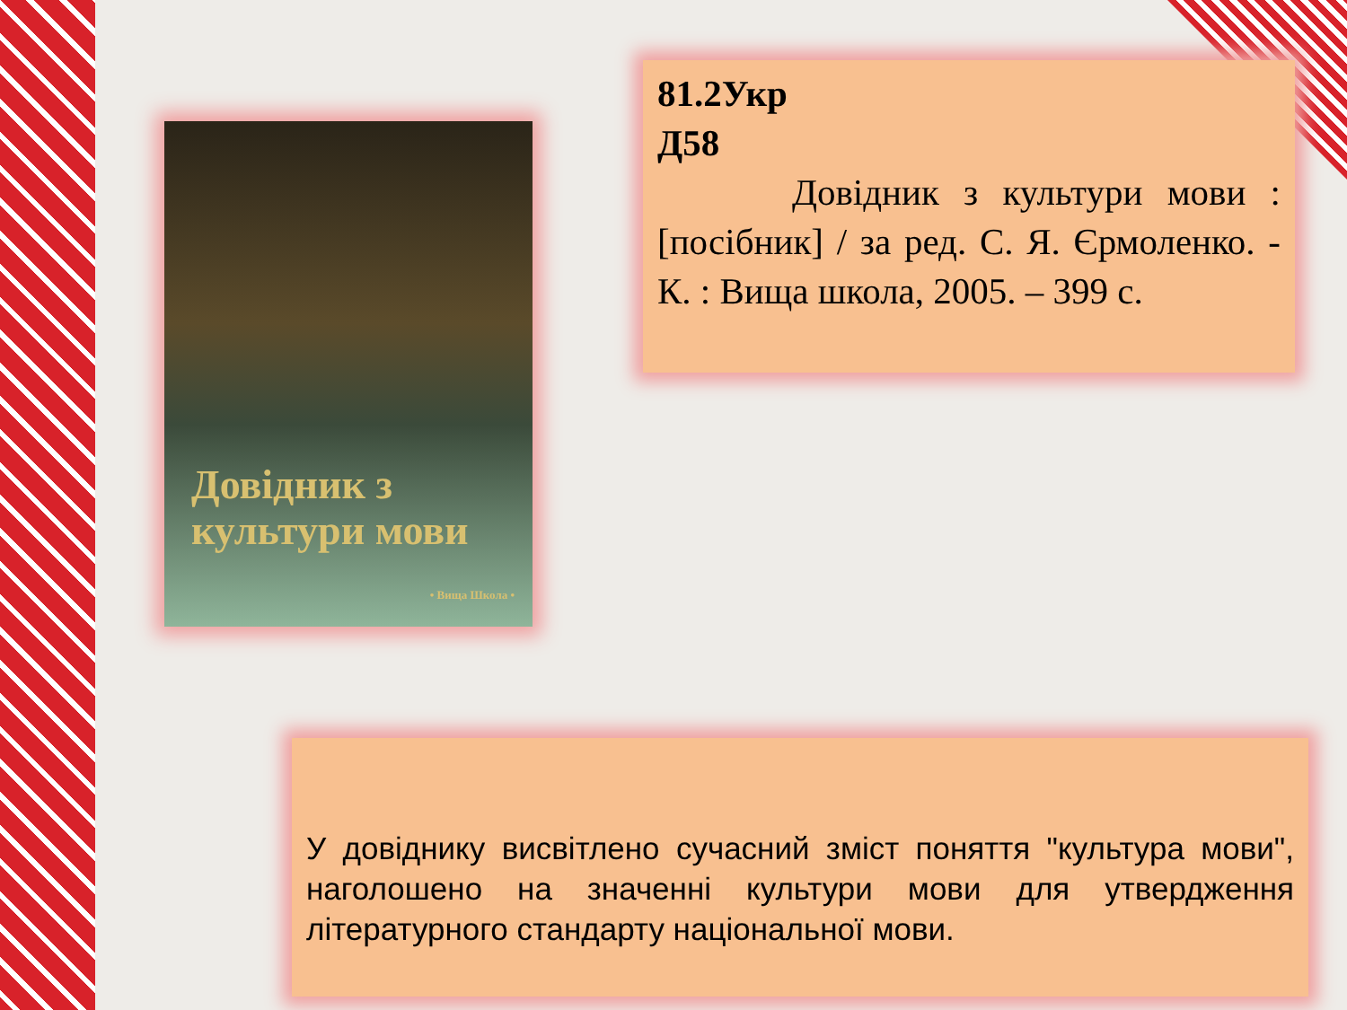Довідник з культури мови
• Вища Школа •
81.2Укр
Д58
Довідник з культури мови : [посібник] / за ред. С. Я. Єрмоленко. - К. : Вища школа, 2005. – 399 с.
У довіднику висвітлено сучасний зміст поняття "культура мови", наголошено на значенні культури мови для утвердження літературного стандарту національної мови.